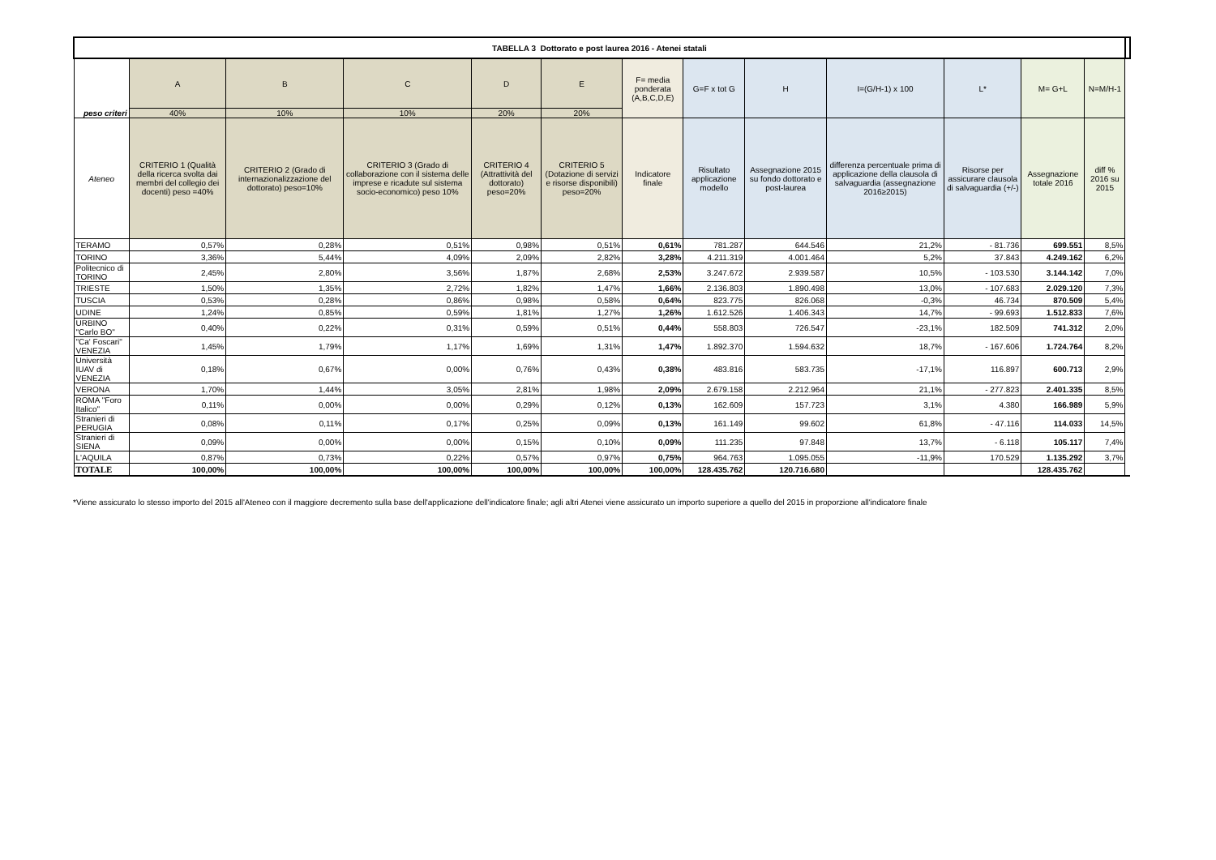| TABELLA 3 Dottorato e post laurea 2016 - Atenei statali | | | | | | | | | | | | | |
| --- | --- | --- | --- | --- | --- | --- | --- | --- | --- | --- | --- | --- | --- |
| peso criteri | A | B | C | D | E | F= media ponderata (A,B,C,D,E) | G=F x tot G | H | I=(G/H-1) x 100 | L* | M= G+L | N=M/H-1 | |
| | 40% | 10% | 10% | 20% | 20% | | | | | | | | |
| Ateneo | CRITERIO 1 (Qualità della ricerca svolta dai membri del collegio dei docenti) peso =40% | CRITERIO 2 (Grado di internazionalizzazione del dottorato) peso=10% | CRITERIO 3 (Grado di collaborazione con il sistema delle imprese e ricadute sul sistema socio-economico) peso 10% | CRITERIO 4 (Attrattività del dottorato) peso=20% | CRITERIO 5 (Dotazione di servizi e risorse disponibili) peso=20% | Indicatore finale | Risultato applicazione modello | Assegnazione 2015 su fondo dottorato e post-laurea | differenza percentuale prima di applicazione della clausola di salvaguardia (assegnazione 2016≥2015) | Risorse per assicurare clausola di salvaguardia (+/-) | Assegnazione totale 2016 | diff % 2016 su 2015 | |
| TERAMO | 0,57% | 0,28% | 0,51% | 0,98% | 0,51% | 0,61% | 781.287 | 644.546 | 21,2% | - 81.736 | 699.551 | 8,5% | |
| TORINO | 3,36% | 5,44% | 4,09% | 2,09% | 2,82% | 3,28% | 4.211.319 | 4.001.464 | 5,2% | 37.843 | 4.249.162 | 6,2% | |
| Politecnico di TORINO | 2,45% | 2,80% | 3,56% | 1,87% | 2,68% | 2,53% | 3.247.672 | 2.939.587 | 10,5% | - 103.530 | 3.144.142 | 7,0% | |
| TRIESTE | 1,50% | 1,35% | 2,72% | 1,82% | 1,47% | 1,66% | 2.136.803 | 1.890.498 | 13,0% | - 107.683 | 2.029.120 | 7,3% | |
| TUSCIA | 0,53% | 0,28% | 0,86% | 0,98% | 0,58% | 0,64% | 823.775 | 826.068 | -0,3% | 46.734 | 870.509 | 5,4% | |
| UDINE | 1,24% | 0,85% | 0,59% | 1,81% | 1,27% | 1,26% | 1.612.526 | 1.406.343 | 14,7% | - 99.693 | 1.512.833 | 7,6% | |
| URBINO "Carlo BO" | 0,40% | 0,22% | 0,31% | 0,59% | 0,51% | 0,44% | 558.803 | 726.547 | -23,1% | 182.509 | 741.312 | 2,0% | |
| "Ca' Foscari" VENEZIA | 1,45% | 1,79% | 1,17% | 1,69% | 1,31% | 1,47% | 1.892.370 | 1.594.632 | 18,7% | - 167.606 | 1.724.764 | 8,2% | |
| Università IUAV di VENEZIA | 0,18% | 0,67% | 0,00% | 0,76% | 0,43% | 0,38% | 483.816 | 583.735 | -17,1% | 116.897 | 600.713 | 2,9% | |
| VERONA | 1,70% | 1,44% | 3,05% | 2,81% | 1,98% | 2,09% | 2.679.158 | 2.212.964 | 21,1% | - 277.823 | 2.401.335 | 8,5% | |
| ROMA "Foro Italico" | 0,11% | 0,00% | 0,00% | 0,29% | 0,12% | 0,13% | 162.609 | 157.723 | 3,1% | 4.380 | 166.989 | 5,9% | |
| Stranieri di PERUGIA | 0,08% | 0,11% | 0,17% | 0,25% | 0,09% | 0,13% | 161.149 | 99.602 | 61,8% | - 47.116 | 114.033 | 14,5% | |
| Stranieri di SIENA | 0,09% | 0,00% | 0,00% | 0,15% | 0,10% | 0,09% | 111.235 | 97.848 | 13,7% | - 6.118 | 105.117 | 7,4% | |
| L'AQUILA | 0,87% | 0,73% | 0,22% | 0,57% | 0,97% | 0,75% | 964.763 | 1.095.055 | -11,9% | 170.529 | 1.135.292 | 3,7% | |
| TOTALE | 100,00% | 100,00% | 100,00% | 100,00% | 100,00% | 100,00% | 128.435.762 | 120.716.680 | | | 128.435.762 | | |
*Viene assicurato lo stesso importo del 2015 all'Ateneo con il maggiore decremento sulla base dell'applicazione dell'indicatore finale; agli altri Atenei viene assicurato un importo superiore a quello del 2015 in proporzione all'indicatore finale